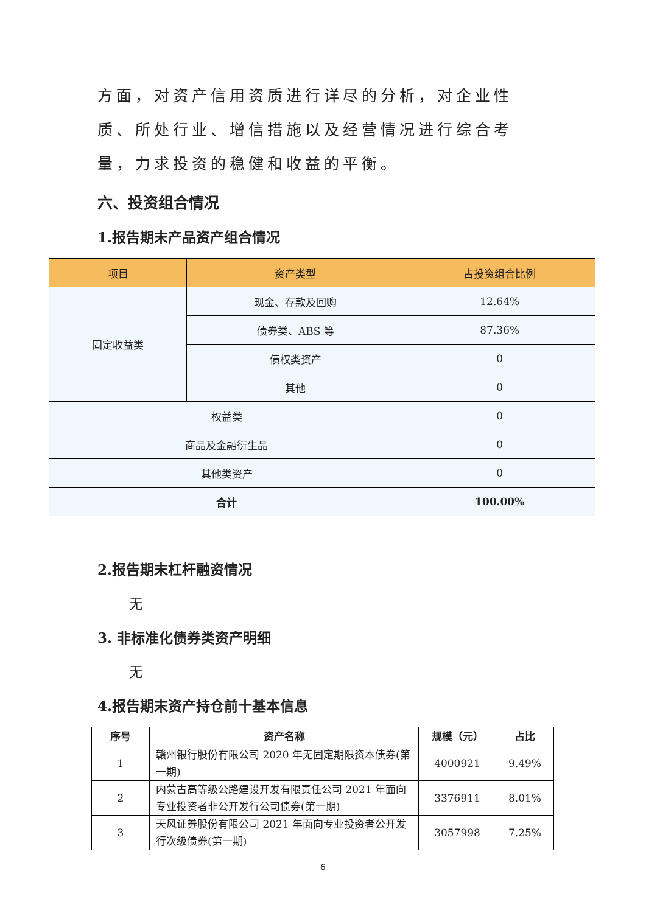方面，对资产信用资质进行详尽的分析，对企业性质、所处行业、增信措施以及经营情况进行综合考量，力求投资的稳健和收益的平衡。
六、投资组合情况
1.报告期末产品资产组合情况
| 项目 | 资产类型 | 占投资组合比例 |
| --- | --- | --- |
| 固定收益类 | 现金、存款及回购 | 12.64% |
| | 债券类、ABS 等 | 87.36% |
| | 债权类资产 | 0 |
| | 其他 | 0 |
| 权益类 | | 0 |
| 商品及金融衍生品 | | 0 |
| 其他类资产 | | 0 |
| 合计 | | 100.00% |
2.报告期末杠杆融资情况
无
3. 非标准化债券类资产明细
无
4.报告期末资产持仓前十基本信息
| 序号 | 资产名称 | 规模（元） | 占比 |
| --- | --- | --- | --- |
| 1 | 赣州银行股份有限公司 2020 年无固定期限资本债券(第一期) | 4000921 | 9.49% |
| 2 | 内蒙古高等级公路建设开发有限责任公司 2021 年面向专业投资者非公开发行公司债券(第一期) | 3376911 | 8.01% |
| 3 | 天风证券股份有限公司 2021 年面向专业投资者公开发行次级债券(第一期) | 3057998 | 7.25% |
6